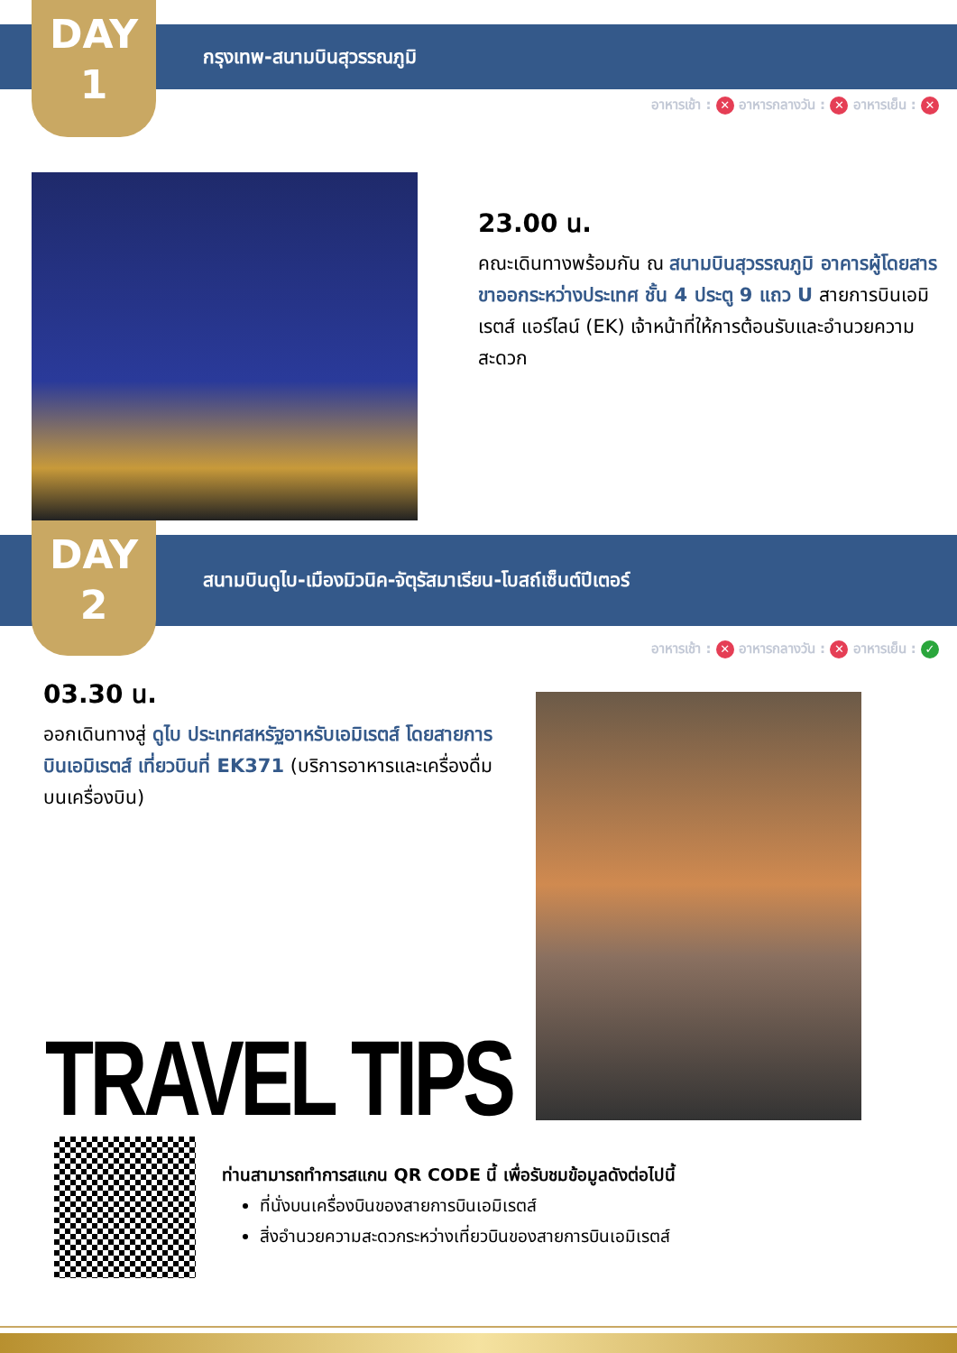DAY
1
กรุงเทพ-สนามบินสุวรรณภูมิ
อาหารเช้า : ✕ อาหารกลางวัน : ✕ อาหารเย็น : ✕
23.00 น.
คณะเดินทางพร้อมกัน ณ สนามบินสุวรรณภูมิ อาคารผู้โดยสารขาออกระหว่างประเทศ ชั้น 4 ประตู 9 แถว U สายการบินเอมิเรตส์ แอร์ไลน์ (EK) เจ้าหน้าที่ให้การต้อนรับและอำนวยความสะดวก
DAY
2
สนามบินดูไบ-เมืองมิวนิค-จัตุรัสมาเรียน-โบสถ์เซ็นต์ปีเตอร์
อาหารเช้า : ✕ อาหารกลางวัน : ✕ อาหารเย็น : ✓
03.30 น.
ออกเดินทางสู่ ดูไบ ประเทศสหรัฐอาหรับเอมิเรตส์ โดยสายการบินเอมิเรตส์ เที่ยวบินที่ EK371 (บริการอาหารและเครื่องดื่มบนเครื่องบิน)
TRAVEL TIPS
ท่านสามารถทำการสแกน QR CODE นี้ เพื่อรับชมข้อมูลดังต่อไปนี้
ที่นั่งบนเครื่องบินของสายการบินเอมิเรตส์
สิ่งอำนวยความสะดวกระหว่างเที่ยวบินของสายการบินเอมิเรตส์